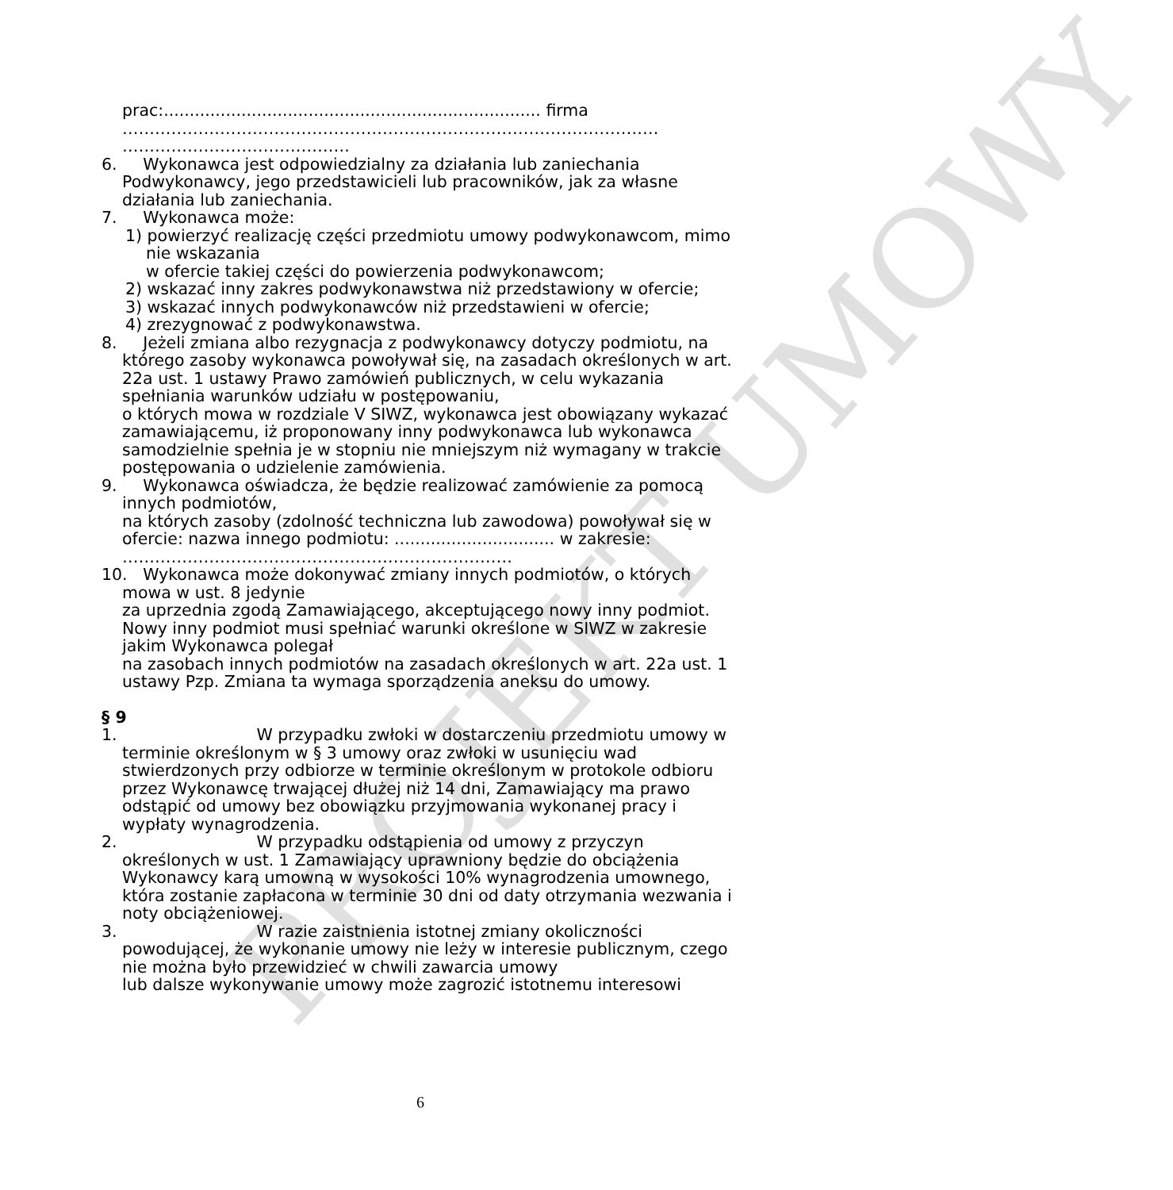PROJEKT UMOWY
prac:......................................................................... firma ……………………………………………………………………………………… ……………………………………
6. Wykonawca jest odpowiedzialny za działania lub zaniechania Podwykonawcy, jego przedstawicieli lub pracowników, jak za własne działania lub zaniechania.
7. Wykonawca może:
1) powierzyć realizację części przedmiotu umowy podwykonawcom, mimo nie wskazania
w ofercie takiej części do powierzenia podwykonawcom;
2) wskazać inny zakres podwykonawstwa niż przedstawiony w ofercie;
3) wskazać innych podwykonawców niż przedstawieni w ofercie;
4) zrezygnować z podwykonawstwa.
8. Jeżeli zmiana albo rezygnacja z podwykonawcy dotyczy podmiotu, na którego zasoby wykonawca powoływał się, na zasadach określonych w art. 22a ust. 1 ustawy Prawo zamówień publicznych, w celu wykazania spełniania warunków udziału w postępowaniu,
o których mowa w rozdziale V SIWZ, wykonawca jest obowiązany wykazać zamawiającemu, iż proponowany inny podwykonawca lub wykonawca samodzielnie spełnia je w stopniu nie mniejszym niż wymagany w trakcie postępowania o udzielenie zamówienia.
9. Wykonawca oświadcza, że będzie realizować zamówienie za pomocą innych podmiotów,
na których zasoby (zdolność techniczna lub zawodowa) powoływał się w ofercie: nazwa innego podmiotu: ............................... w zakresie: ………………………………………………………………
10. Wykonawca może dokonywać zmiany innych podmiotów, o których mowa w ust. 8 jedynie
za uprzednia zgodą Zamawiającego, akceptującego nowy inny podmiot. Nowy inny podmiot musi spełniać warunki określone w SIWZ w zakresie jakim Wykonawca polegał
na zasobach innych podmiotów na zasadach określonych w art. 22a ust. 1 ustawy Pzp. Zmiana ta wymaga sporządzenia aneksu do umowy.
§ 9
1. W przypadku zwłoki w dostarczeniu przedmiotu umowy w terminie określonym w § 3 umowy oraz zwłoki w usunięciu wad stwierdzonych przy odbiorze w terminie określonym w protokole odbioru przez Wykonawcę trwającej dłużej niż 14 dni, Zamawiający ma prawo odstąpić od umowy bez obowiązku przyjmowania wykonanej pracy i wypłaty wynagrodzenia.
2. W przypadku odstąpienia od umowy z przyczyn określonych w ust. 1 Zamawiający uprawniony będzie do obciążenia Wykonawcy karą umowną w wysokości 10% wynagrodzenia umownego, która zostanie zapłacona w terminie 30 dni od daty otrzymania wezwania i noty obciążeniowej.
3. W razie zaistnienia istotnej zmiany okoliczności powodującej, że wykonanie umowy nie leży w interesie publicznym, czego nie można było przewidzieć w chwili zawarcia umowy
lub dalsze wykonywanie umowy może zagrozić istotnemu interesowi
6